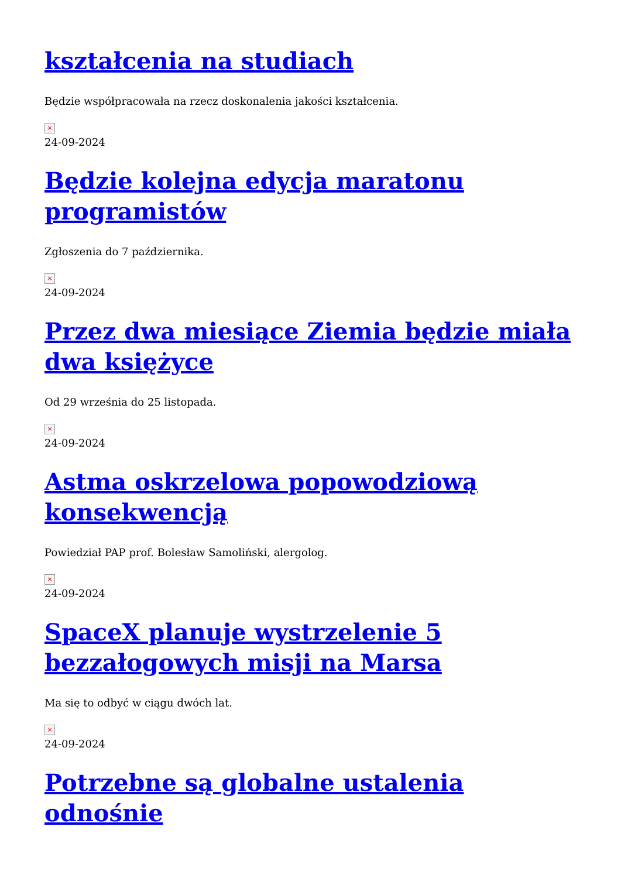kształcenia na studiach
Będzie współpracowała na rzecz doskonalenia jakości kształcenia.
×
24-09-2024
Będzie kolejna edycja maratonu programistów
Zgłoszenia do 7 października.
×
24-09-2024
Przez dwa miesiące Ziemia będzie miała dwa księżyce
Od 29 września do 25 listopada.
×
24-09-2024
Astma oskrzelowa popowodziową konsekwencją
Powiedział PAP prof. Bolesław Samoliński, alergolog.
×
24-09-2024
SpaceX planuje wystrzelenie 5 bezzałogowych misji na Marsa
Ma się to odbyć w ciągu dwóch lat.
×
24-09-2024
Potrzebne są globalne ustalenia odnośnie